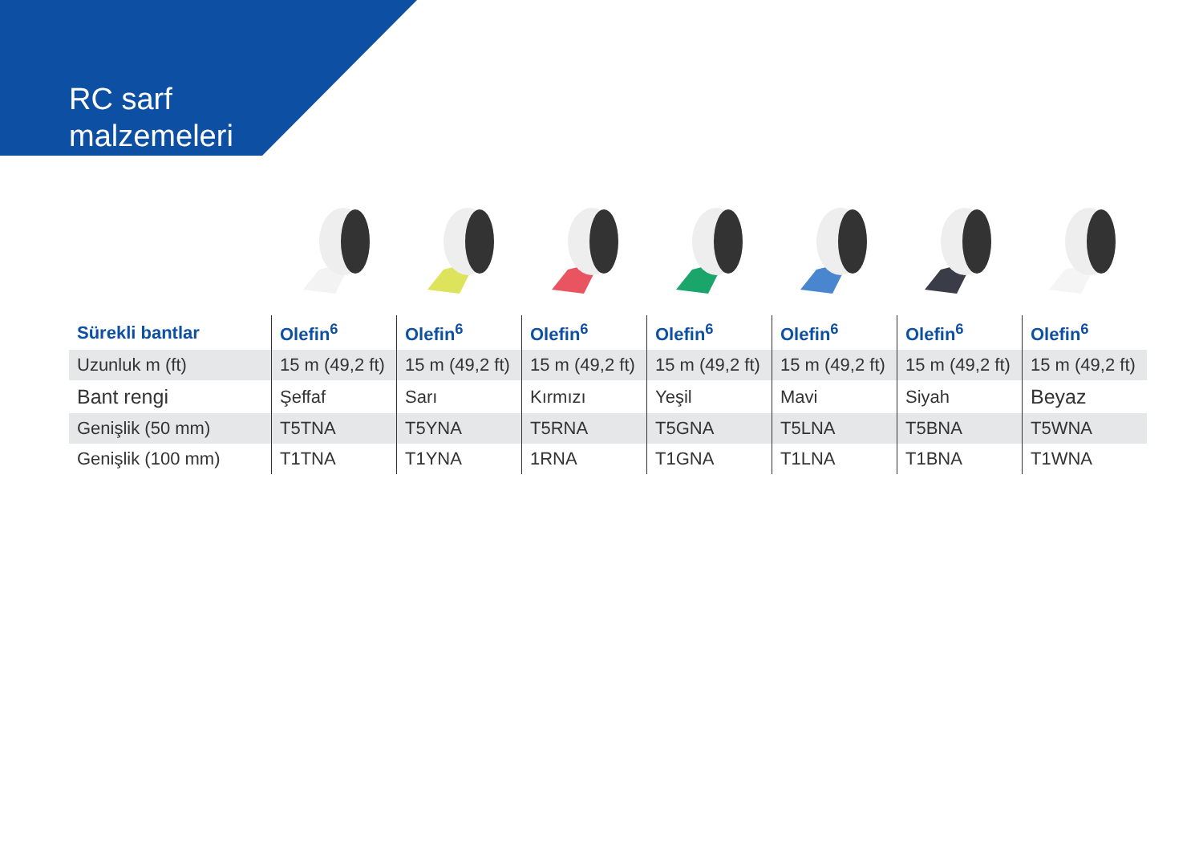RC sarf
malzemeleri
| Sürekli bantlar | Olefin<sup>6</sup> | Olefin<sup>6</sup> | Olefin<sup>6</sup> | Olefin<sup>6</sup> | Olefin<sup>6</sup> | Olefin<sup>6</sup> | Olefin<sup>6</sup> |
| --- | --- | --- | --- | --- | --- | --- | --- |
| Uzunluk m (ft) | 15 m (49,2 ft) | 15 m (49,2 ft) | 15 m (49,2 ft) | 15 m (49,2 ft) | 15 m (49,2 ft) | 15 m (49,2 ft) | 15 m (49,2 ft) |
| Bant rengi | Şeffaf | Sarı | Kırmızı | Yeşil | Mavi | Siyah | Beyaz |
| Genişlik (50 mm) | T5TNA | T5YNA | T5RNA | T5GNA | T5LNA | T5BNA | T5WNA |
| Genişlik (100 mm) | T1TNA | T1YNA | 1RNA | T1GNA | T1LNA | T1BNA | T1WNA |